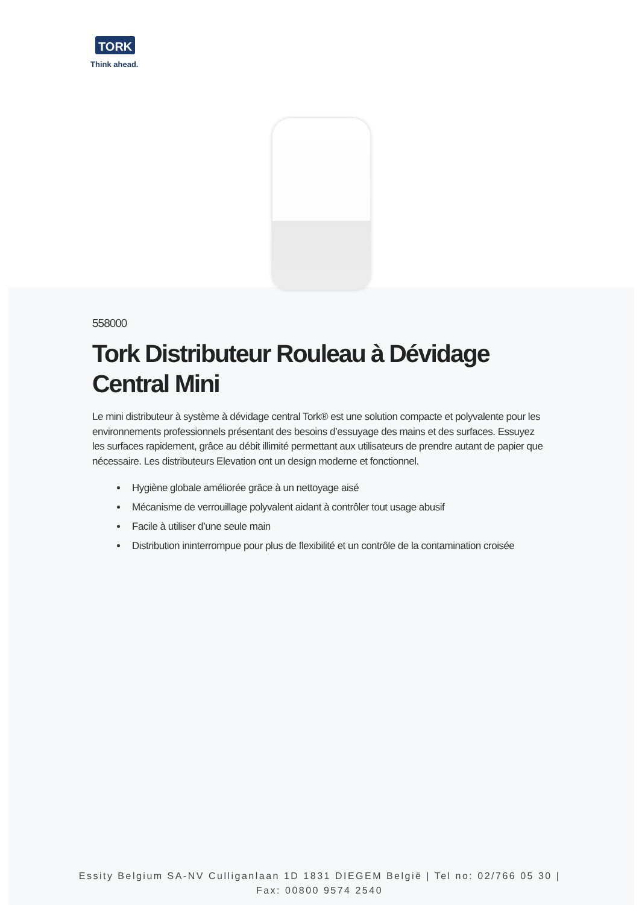TORK
Think ahead.
558000
Tork Distributeur Rouleau à Dévidage Central Mini
Le mini distributeur à système à dévidage central Tork® est une solution compacte et polyvalente pour les environnements professionnels présentant des besoins d’essuyage des mains et des surfaces. Essuyez les surfaces rapidement, grâce au débit illimité permettant aux utilisateurs de prendre autant de papier que nécessaire. Les distributeurs Elevation ont un design moderne et fonctionnel.
Hygiène globale améliorée grâce à un nettoyage aisé
Mécanisme de verrouillage polyvalent aidant à contrôler tout usage abusif
Facile à utiliser d’une seule main
Distribution ininterrompue pour plus de flexibilité et un contrôle de la contamination croisée
Essity Belgium SA-NV Culliganlaan 1D 1831 DIEGEM België | Tel no: 02/766 05 30 | Fax: 00800 9574 2540